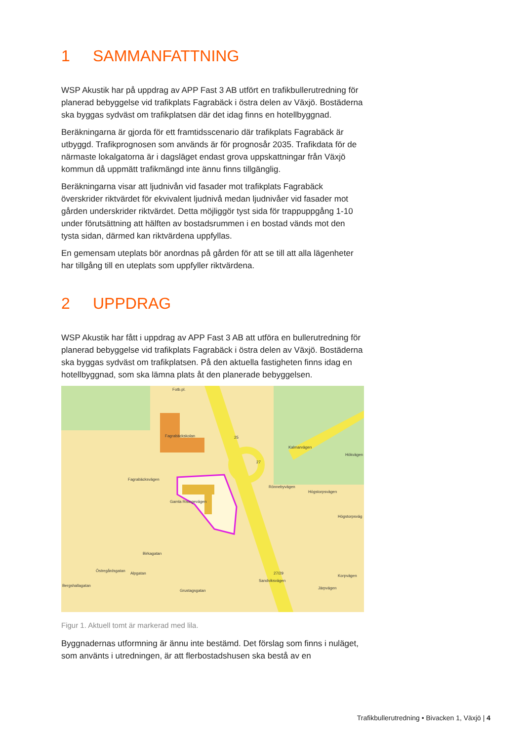1 SAMMANFATTNING
WSP Akustik har på uppdrag av APP Fast 3 AB utfört en trafikbullerutredning för planerad bebyggelse vid trafikplats Fagrabäck i östra delen av Växjö. Bostäderna ska byggas sydväst om trafikplatsen där det idag finns en hotellbyggnad.
Beräkningarna är gjorda för ett framtidsscenario där trafikplats Fagrabäck är utbyggd. Trafikprognosen som används är för prognosår 2035. Trafikdata för de närmaste lokalgatorna är i dagsläget endast grova uppskattningar från Växjö kommun då uppmätt trafikmängd inte ännu finns tillgänglig.
Beräkningarna visar att ljudnivån vid fasader mot trafikplats Fagrabäck överskrider riktvärdet för ekvivalent ljudnivå medan ljudnivåer vid fasader mot gården underskrider riktvärdet. Detta möjliggör tyst sida för trappuppgång 1-10 under förutsättning att hälften av bostadsrummen i en bostad vänds mot den tysta sidan, därmed kan riktvärdena uppfyllas.
En gemensam uteplats bör anordnas på gården för att se till att alla lägenheter har tillgång till en uteplats som uppfyller riktvärdena.
2 UPPDRAG
WSP Akustik har fått i uppdrag av APP Fast 3 AB att utföra en bullerutredning för planerad bebyggelse vid trafikplats Fagrabäck i östra delen av Växjö. Bostäderna ska byggas sydväst om trafikplatsen. På den aktuella fastigheten finns idag en hotellbyggnad, som ska lämna plats åt den planerade bebyggelsen.
Fotb.pl.
Fagrabäckskolan
Fagrabäcksvägen
Kalmarvägen
Hökvägen
Rönnebyvägen
Högstorpsvägen
Högstorpsväg
Gamla Risingevägen
Birkagatan
Östregårdsgatan
Alpgatan
Grustagsgatan
Sandviksvägen
Järpvägen
Korpvägen
Bergshallagatan
25
27
27/29
Figur 1. Aktuell tomt är markerad med lila.
Byggnadernas utformning är ännu inte bestämd. Det förslag som finns i nuläget, som använts i utredningen, är att flerbostadshusen ska bestå av en
Trafikbullerutredning • Bivacken 1, Växjö | 4